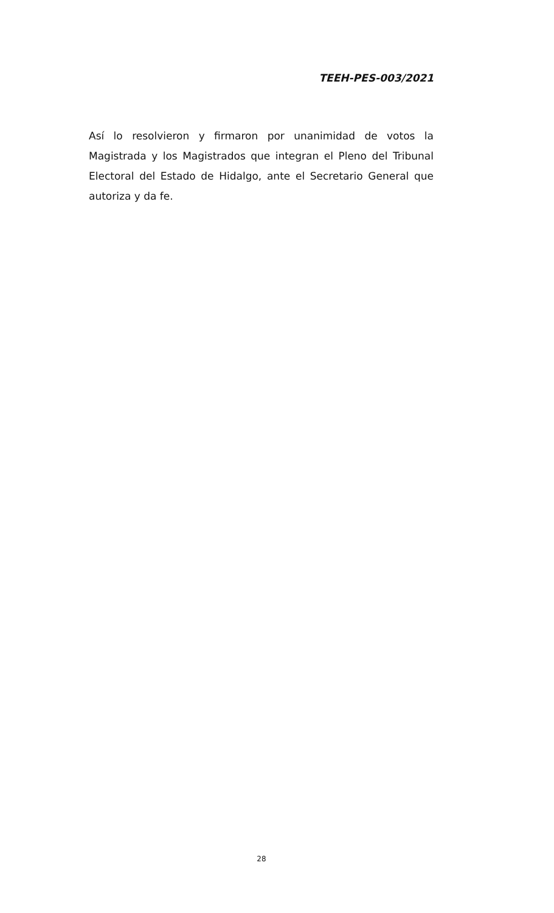TEEH-PES-003/2021
Así lo resolvieron y firmaron por unanimidad de votos la Magistrada y los Magistrados que integran el Pleno del Tribunal Electoral del Estado de Hidalgo, ante el Secretario General que autoriza y da fe.
28